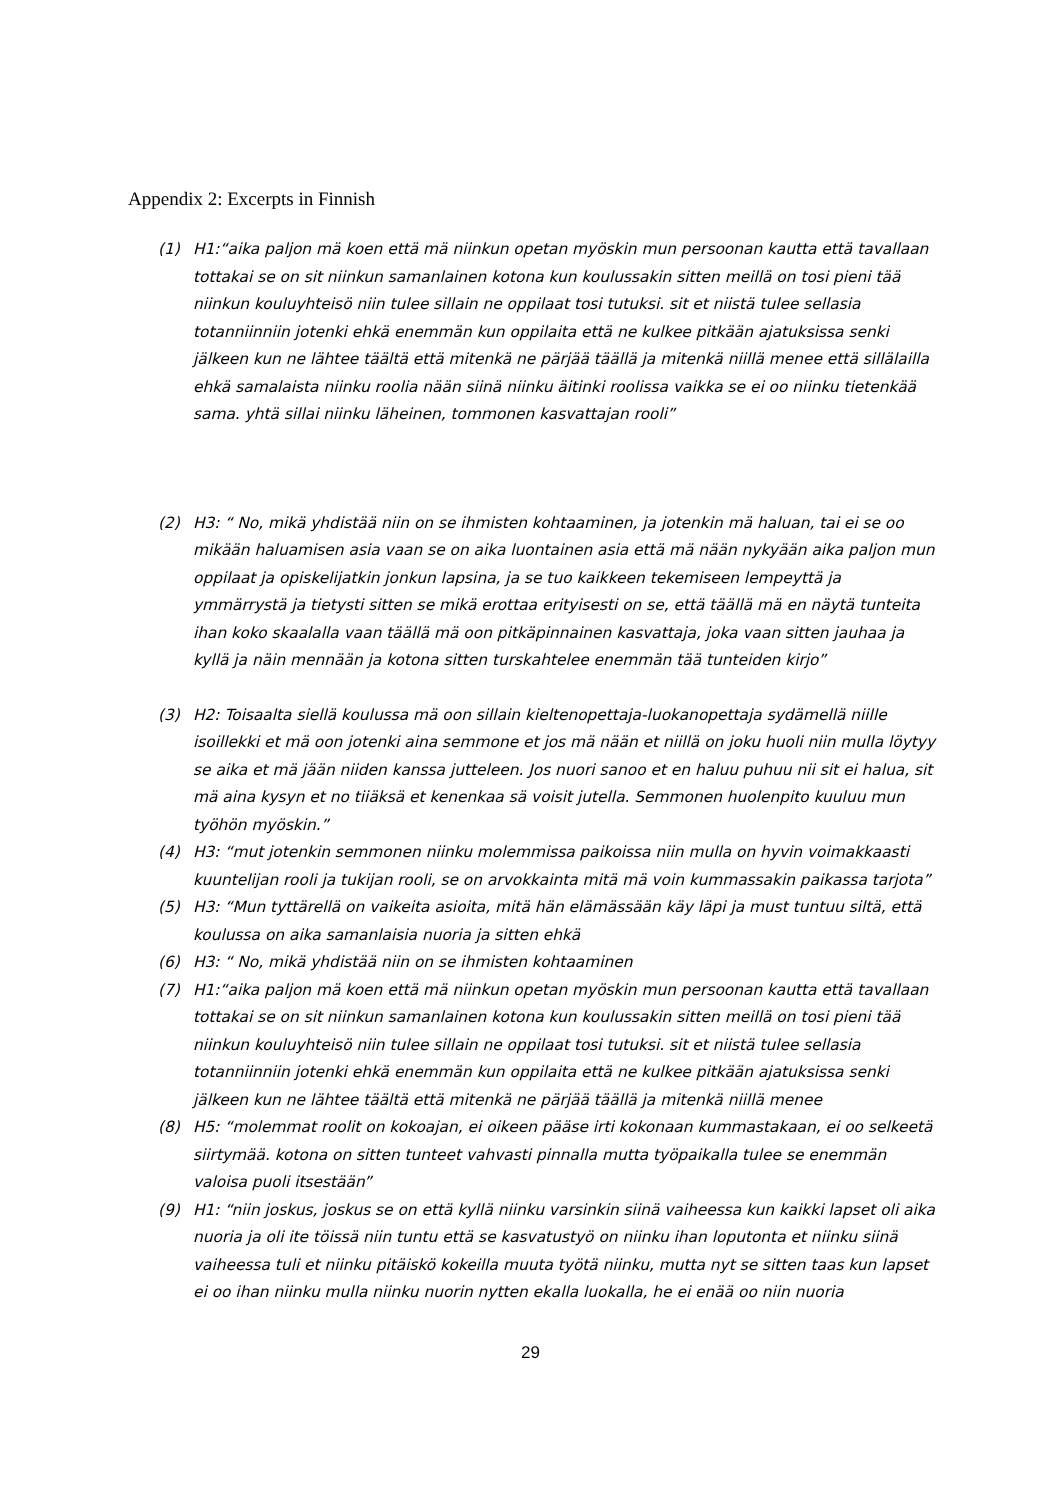Appendix 2: Excerpts in Finnish
(1) H1:“aika paljon mä koen että mä niinkun opetan myöskin mun persoonan kautta että tavallaan tottakai se on sit niinkun samanlainen kotona kun koulussakin sitten meillä on tosi pieni tää niinkun kouluyhteisö niin tulee sillain ne oppilaat tosi tutuksi. sit et niistä tulee sellasia totanniinniin jotenki ehkä enemmän kun oppilaita että ne kulkee pitkään ajatuksissa senki jälkeen kun ne lähtee täältä että mitenkä ne pärjää täällä ja mitenkä niillä menee että sillälailla ehkä samalaista niinku roolia nään siinä niinku äitinki roolissa vaikka se ei oo niinku tietenkää sama. yhtä sillai niinku läheinen, tommonen kasvattajan rooli”
(2) H3: “ No, mikä yhdistää niin on se ihmisten kohtaaminen, ja jotenkin mä haluan, tai ei se oo mikään haluamisen asia vaan se on aika luontainen asia että mä nään nykyään aika paljon mun oppilaat ja opiskelijatkin jonkun lapsina, ja se tuo kaikkeen tekemiseen lempeyttä ja ymmärrystä ja tietysti sitten se mikä erottaa erityisesti on se, että täällä mä en näytä tunteita ihan koko skaalalla vaan täällä mä oon pitkäpinnainen kasvattaja, joka vaan sitten jauhaa ja kyllä ja näin mennään ja kotona sitten turskahtelee enemmän tää tunteiden kirjo”
(3) H2: Toisaalta siellä koulussa mä oon sillain kieltenopettaja-luokanopettaja sydämellä niille isoillekki et mä oon jotenki aina semmone et jos mä nään et niillä on joku huoli niin mulla löytyy se aika et mä jään niiden kanssa jutteleen. Jos nuori sanoo et en haluu puhuu nii sit ei halua, sit mä aina kysyn et no tiiäksä et kenenkaa sä voisit jutella. Semmonen huolenpito kuuluu mun työhön myöskin.”
(4) H3: “mut jotenkin semmonen niinku molemmissa paikoissa niin mulla on hyvin voimakkaasti kuuntelijan rooli ja tukijan rooli, se on arvokkainta mitä mä voin kummassakin paikassa tarjota”
(5) H3: “Mun tyttärellä on vaikeita asioita, mitä hän elämässään käy läpi ja must tuntuu siltä, että koulussa on aika samanlaisia nuoria ja sitten ehkä
(6) H3: “ No, mikä yhdistää niin on se ihmisten kohtaaminen
(7) H1:“aika paljon mä koen että mä niinkun opetan myöskin mun persoonan kautta että tavallaan tottakai se on sit niinkun samanlainen kotona kun koulussakin sitten meillä on tosi pieni tää niinkun kouluyhteisö niin tulee sillain ne oppilaat tosi tutuksi. sit et niistä tulee sellasia totanniinniin jotenki ehkä enemmän kun oppilaita että ne kulkee pitkään ajatuksissa senki jälkeen kun ne lähtee täältä että mitenkä ne pärjää täällä ja mitenkä niillä menee
(8) H5: “molemmat roolit on kokoajan, ei oikeen pääse irti kokonaan kummastakaan, ei oo selkeetä siirtymää. kotona on sitten tunteet vahvasti pinnalla mutta työpaikalla tulee se enemmän valoisa puoli itsestään”
(9) H1: “niin joskus, joskus se on että kyllä niinku varsinkin siinä vaiheessa kun kaikki lapset oli aika nuoria ja oli ite töissä niin tuntu että se kasvatustyö on niinku ihan loputonta et niinku siinä vaiheessa tuli et niinku pitäiskö kokeilla muuta työtä niinku, mutta nyt se sitten taas kun lapset ei oo ihan niinku mulla niinku nuorin nytten ekalla luokalla, he ei enää oo niin nuoria
29